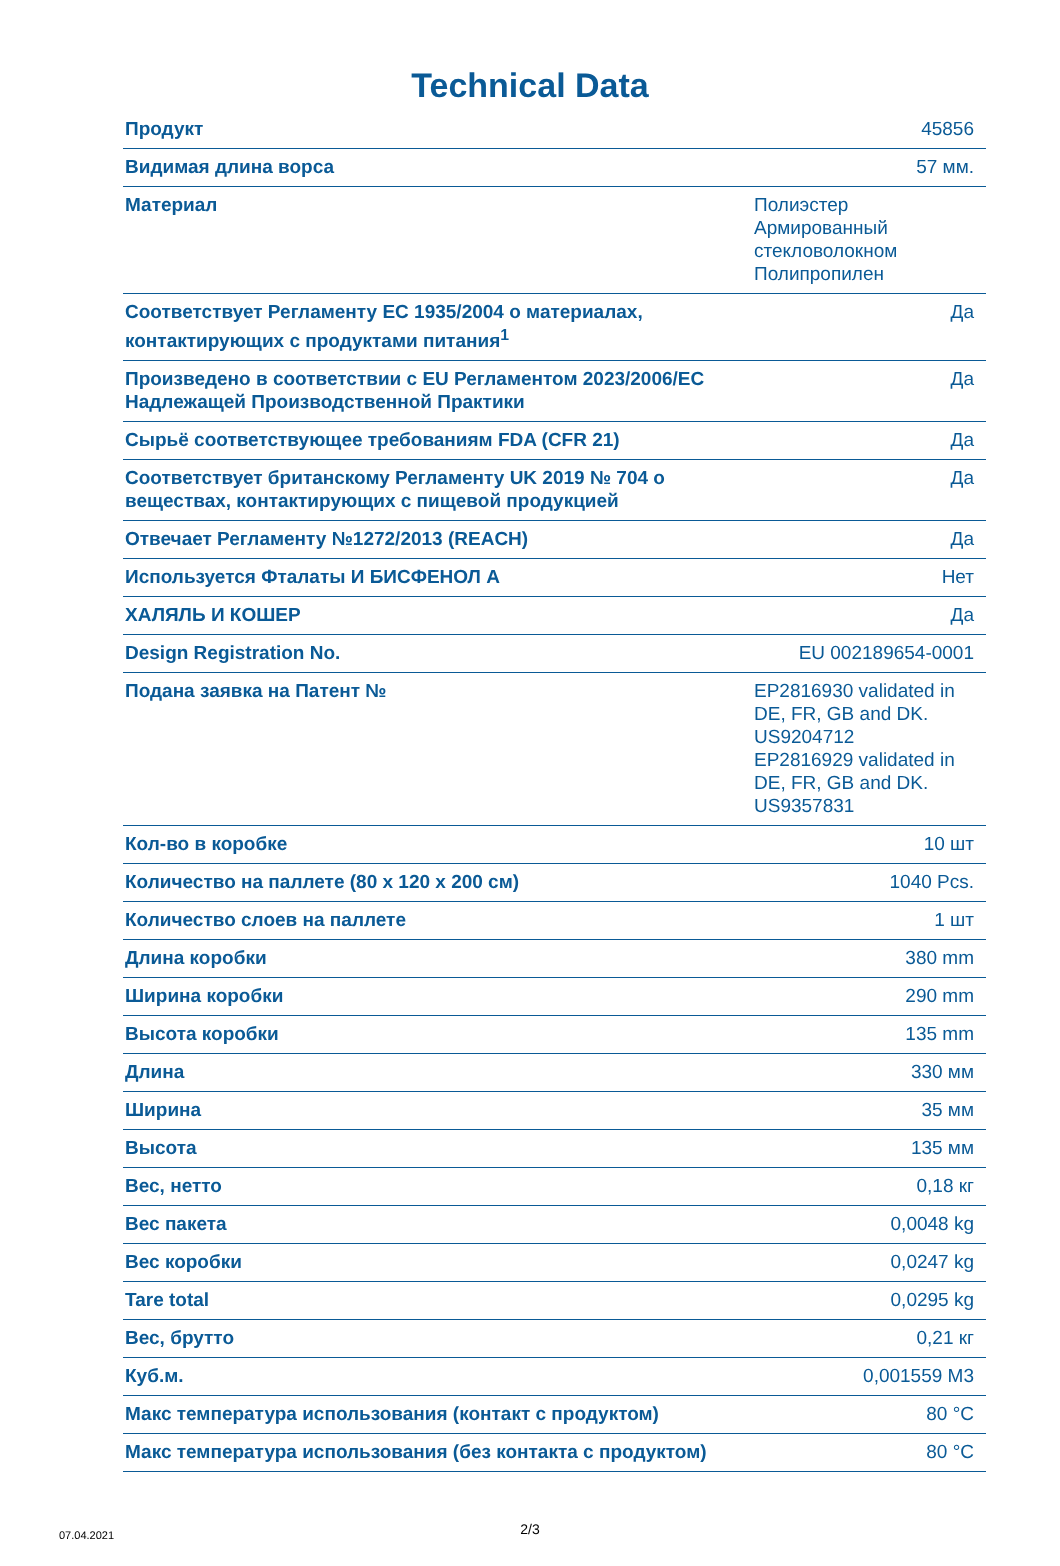Technical Data
| Продукт | 45856 |
| Видимая длина ворса | 57 мм. |
| Материал | Полиэстер Армированный стекловолокном Полипропилен |
| Соответствует Регламенту ЕС 1935/2004 о материалах, контактирующих с продуктами питания<sup>1</sup> | Да |
| Произведено в соответствии с EU Регламентом 2023/2006/EC Надлежащей Производственной Практики | Да |
| Сырьё соответствующее требованиям FDA (CFR 21) | Да |
| Соответствует британскому Регламенту UK 2019 № 704 о веществах, контактирующих с пищевой продукцией | Да |
| Отвечает Регламенту №1272/2013 (REACH) | Да |
| Используется Фталаты И БИСФЕНОЛ А | Нет |
| ХАЛЯЛЬ И КОШЕР | Да |
| Design Registration No. | EU 002189654-0001 |
| Подана заявка на Патент № | EP2816930 validated in DE, FR, GB and DK. US9204712 EP2816929 validated in DE, FR, GB and DK. US9357831 |
| Кол-во в коробке | 10 шт |
| Количество на паллете (80 x 120 x 200 см) | 1040 Pcs. |
| Количество слоев на паллете | 1 шт |
| Длина коробки | 380 mm |
| Ширина коробки | 290 mm |
| Высота коробки | 135 mm |
| Длина | 330 мм |
| Ширина | 35 мм |
| Высота | 135 мм |
| Вес, нетто | 0,18 кг |
| Вес пакета | 0,0048 kg |
| Вес коробки | 0,0247 kg |
| Tare total | 0,0295 kg |
| Вес, брутто | 0,21 кг |
| Куб.м. | 0,001559 M3 |
| Макс температура использования (контакт с продуктом) | 80 °C |
| Макс температура использования (без контакта с продуктом) | 80 °C |
07.04.2021
2/3